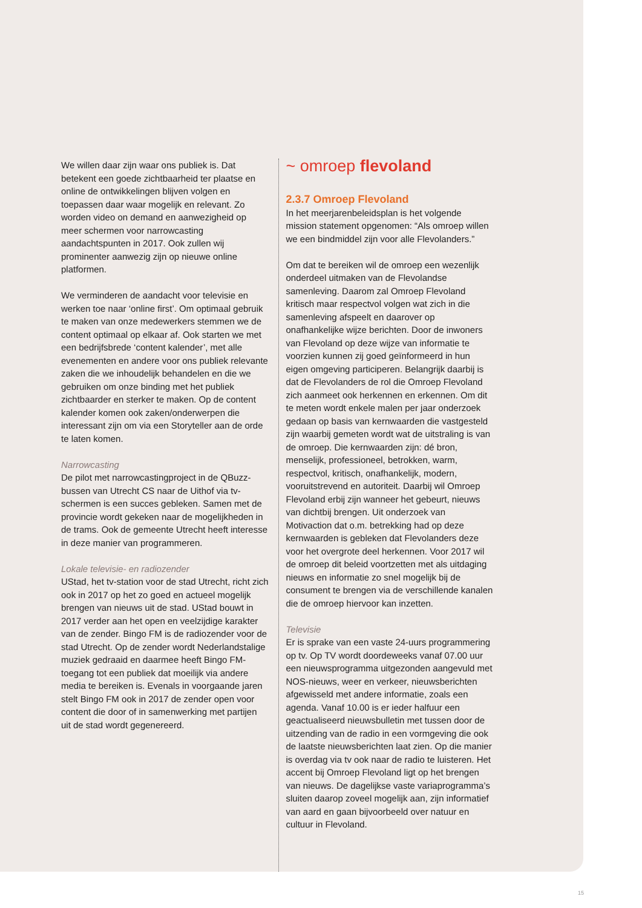We willen daar zijn waar ons publiek is. Dat betekent een goede zichtbaarheid ter plaatse en online de ontwikkelingen blijven volgen en toepassen daar waar mogelijk en relevant. Zo worden video on demand en aanwezigheid op meer schermen voor narrowcasting aandachtspunten in 2017. Ook zullen wij prominenter aanwezig zijn op nieuwe online platformen.
We verminderen de aandacht voor televisie en werken toe naar ‘online first’. Om optimaal gebruik te maken van onze medewerkers stemmen we de content optimaal op elkaar af. Ook starten we met een bedrijfsbrede ‘content kalender’, met alle evenementen en andere voor ons publiek relevante zaken die we inhoudelijk behandelen en die we gebruiken om onze binding met het publiek zichtbaarder en sterker te maken. Op de content kalender komen ook zaken/onderwerpen die interessant zijn om via een Storyteller aan de orde te laten komen.
Narrowcasting
De pilot met narrowcastingproject in de QBuzz-bussen van Utrecht CS naar de Uithof via tv-schermen is een succes gebleken. Samen met de provincie wordt gekeken naar de mogelijkheden in de trams. Ook de gemeente Utrecht heeft interesse in deze manier van programmeren.
Lokale televisie- en radiozender
UStad, het tv-station voor de stad Utrecht, richt zich ook in 2017 op het zo goed en actueel mogelijk brengen van nieuws uit de stad. UStad bouwt in 2017 verder aan het open en veelzijdige karakter van de zender. Bingo FM is de radiozender voor de stad Utrecht. Op de zender wordt Nederlandstalige muziek gedraaid en daarmee heeft Bingo FM-toegang tot een publiek dat moeilijk via andere media te bereiken is. Evenals in voorgaande jaren stelt Bingo FM ook in 2017 de zender open voor content die door of in samenwerking met partijen uit de stad wordt gegenereerd.
~ omroep flevoland
2.3.7 Omroep Flevoland
In het meerjarenbeleidsplan is het volgende mission statement opgenomen: “Als omroep willen we een bindmiddel zijn voor alle Flevolanders.”
Om dat te bereiken wil de omroep een wezenlijk onderdeel uitmaken van de Flevolandse samenleving. Daarom zal Omroep Flevoland kritisch maar respectvol volgen wat zich in die samenleving afspeelt en daarover op onafhankelijke wijze berichten. Door de inwoners van Flevoland op deze wijze van informatie te voorzien kunnen zij goed geïnformeerd in hun eigen omgeving participeren. Belangrijk daarbij is dat de Flevolanders de rol die Omroep Flevoland zich aanmeet ook herkennen en erkennen. Om dit te meten wordt enkele malen per jaar onderzoek gedaan op basis van kernwaarden die vastgesteld zijn waarbij gemeten wordt wat de uitstraling is van de omroep. Die kernwaarden zijn: dé bron, menselijk, professioneel, betrokken, warm, respectvol, kritisch, onafhankelijk, modern, vooruitstrevend en autoriteit. Daarbij wil Omroep Flevoland erbij zijn wanneer het gebeurt, nieuws van dichtbij brengen. Uit onderzoek van Motivaction dat o.m. betrekking had op deze kernwaarden is gebleken dat Flevolanders deze voor het overgrote deel herkennen. Voor 2017 wil de omroep dit beleid voortzetten met als uitdaging nieuws en informatie zo snel mogelijk bij de consument te brengen via de verschillende kanalen die de omroep hiervoor kan inzetten.
Televisie
Er is sprake van een vaste 24-uurs programmering op tv. Op TV wordt doordeweeks vanaf 07.00 uur een nieuwsprogramma uitgezonden aangevuld met NOS-nieuws, weer en verkeer, nieuwsberichten afgewisseld met andere informatie, zoals een agenda. Vanaf 10.00 is er ieder halfuur een geactualiseerd nieuwsbulletin met tussen door de uitzending van de radio in een vormgeving die ook de laatste nieuwsberichten laat zien. Op die manier is overdag via tv ook naar de radio te luisteren. Het accent bij Omroep Flevoland ligt op het brengen van nieuws. De dagelijkse vaste variaprogramma’s sluiten daarop zoveel mogelijk aan, zijn informatief van aard en gaan bijvoorbeeld over natuur en cultuur in Flevoland.
15